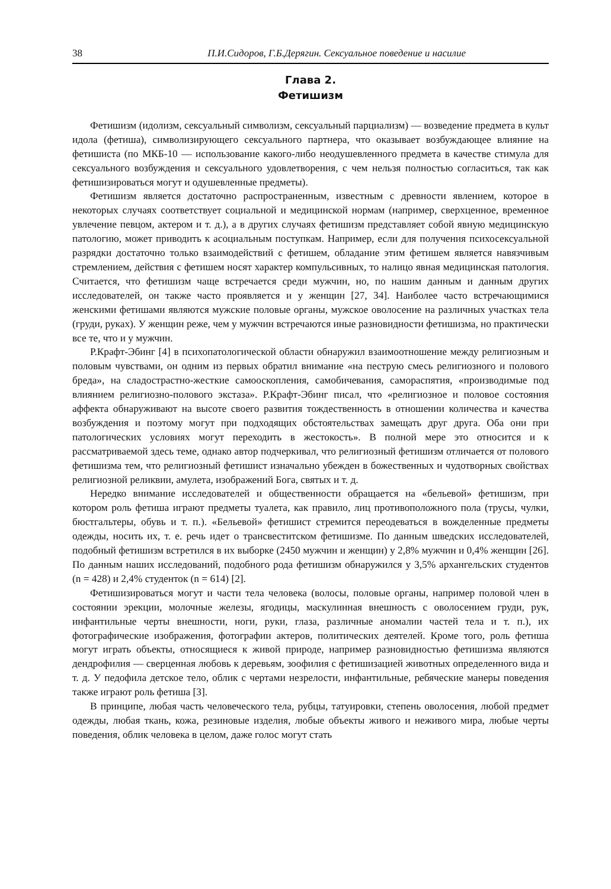38 П.И.Сидоров, Г.Б.Дерягин. Сексуальное поведение и насилие
Глава 2.
Фетишизм
Фетишизм (идолизм, сексуальный символизм, сексуальный парциализм) — возведение предмета в культ идола (фетиша), символизирующего сексуального партнера, что оказывает возбуждающее влияние на фетишиста (по МКБ-10 — использование какого-либо неодушевленного предмета в качестве стимула для сексуального возбуждения и сексуального удовлетворения, с чем нельзя полностью согласиться, так как фетишизироваться могут и одушевленные предметы).
Фетишизм является достаточно распространенным, известным с древности явлением, которое в некоторых случаях соответствует социальной и медицинской нормам (например, сверхценное, временное увлечение певцом, актером и т. д.), а в других случаях фетишизм представляет собой явную медицинскую патологию, может приводить к асоциальным поступкам. Например, если для получения психосексуальной разрядки достаточно только взаимодействий с фетишем, обладание этим фетишем является навязчивым стремлением, действия с фетишем носят характер компульсивных, то налицо явная медицинская патология. Считается, что фетишизм чаще встречается среди мужчин, но, по нашим данным и данным других исследователей, он также часто проявляется и у женщин [27, 34]. Наиболее часто встречающимися женскими фетишами являются мужские половые органы, мужское оволосение на различных участках тела (груди, руках). У женщин реже, чем у мужчин встречаются иные разновидности фетишизма, но практически все те, что и у мужчин.
Р.Крафт-Эбинг [4] в психопатологической области обнаружил взаимоотношение между религиозным и половым чувствами, он одним из первых обратил внимание «на пеструю смесь религиозного и полового бреда», на сладострастно-жесткие самооскопления, самобичевания, самораспятия, «производимые под влиянием религиозно-полового экстаза». Р.Крафт-Эбинг писал, что «религиозное и половое состояния аффекта обнаруживают на высоте своего развития тождественность в отношении количества и качества возбуждения и поэтому могут при подходящих обстоятельствах замещать друг друга. Оба они при патологических условиях могут переходить в жестокость». В полной мере это относится и к рассматриваемой здесь теме, однако автор подчеркивал, что религиозный фетишизм отличается от полового фетишизма тем, что религиозный фетишист изначально убежден в божественных и чудотворных свойствах религиозной реликвии, амулета, изображений Бога, святых и т. д.
Нередко внимание исследователей и общественности обращается на «бельевой» фетишизм, при котором роль фетиша играют предметы туалета, как правило, лиц противоположного пола (трусы, чулки, бюстгальтеры, обувь и т. п.). «Бельевой» фетишист стремится переодеваться в вожделенные предметы одежды, носить их, т. е. речь идет о трансвеститском фетишизме. По данным шведских исследователей, подобный фетишизм встретился в их выборке (2450 мужчин и женщин) у 2,8% мужчин и 0,4% женщин [26]. По данным наших исследований, подобного рода фетишизм обнаружился у 3,5% архангельских студентов (n = 428) и 2,4% студенток (n = 614) [2].
Фетишизироваться могут и части тела человека (волосы, половые органы, например половой член в состоянии эрекции, молочные железы, ягодицы, маскулинная внешность с оволосением груди, рук, инфантильные черты внешности, ноги, руки, глаза, различные аномалии частей тела и т. п.), их фотографические изображения, фотографии актеров, политических деятелей. Кроме того, роль фетиша могут играть объекты, относящиеся к живой природе, например разновидностью фетишизма являются дендрофилия — сверценная любовь к деревьям, зоофилия с фетишизацией животных определенного вида и т. д. У педофила детское тело, облик с чертами незрелости, инфантильные, ребяческие манеры поведения также играют роль фетиша [3].
В принципе, любая часть человеческого тела, рубцы, татуировки, степень оволосения, любой предмет одежды, любая ткань, кожа, резиновые изделия, любые объекты живого и неживого мира, любые черты поведения, облик человека в целом, даже голос могут стать